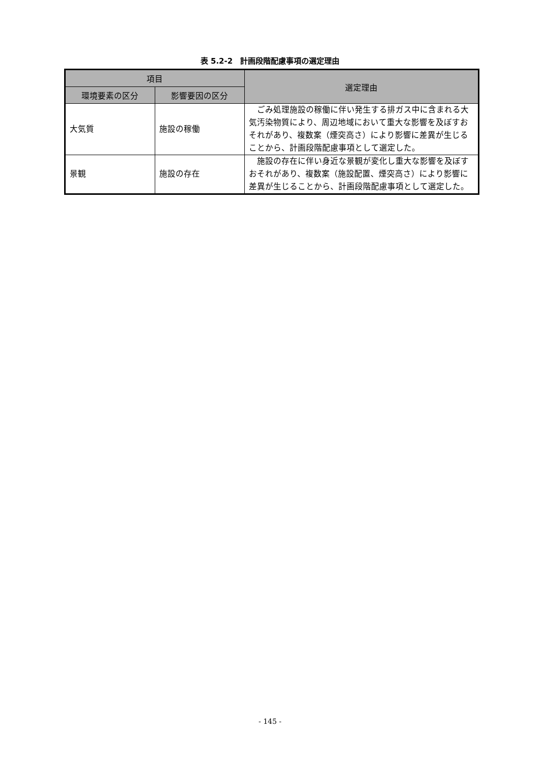表 5.2-2　計画段階配慮事項の選定理由
| 項目 | | 選定理由 |
| --- | --- | --- |
| 環境要素の区分 | 影響要因の区分 | |
| 大気質 | 施設の稼働 | ごみ処理施設の稼働に伴い発生する排ガス中に含まれる大気汚染物質により、周辺地域において重大な影響を及ぼすおそれがあり、複数案（煙突高さ）により影響に差異が生じることから、計画段階配慮事項として選定した。 |
| 景観 | 施設の存在 | 施設の存在に伴い身近な景観が変化し重大な影響を及ぼすおそれがあり、複数案（施設配置、煙突高さ）により影響に差異が生じることから、計画段階配慮事項として選定した。 |
- 145 -